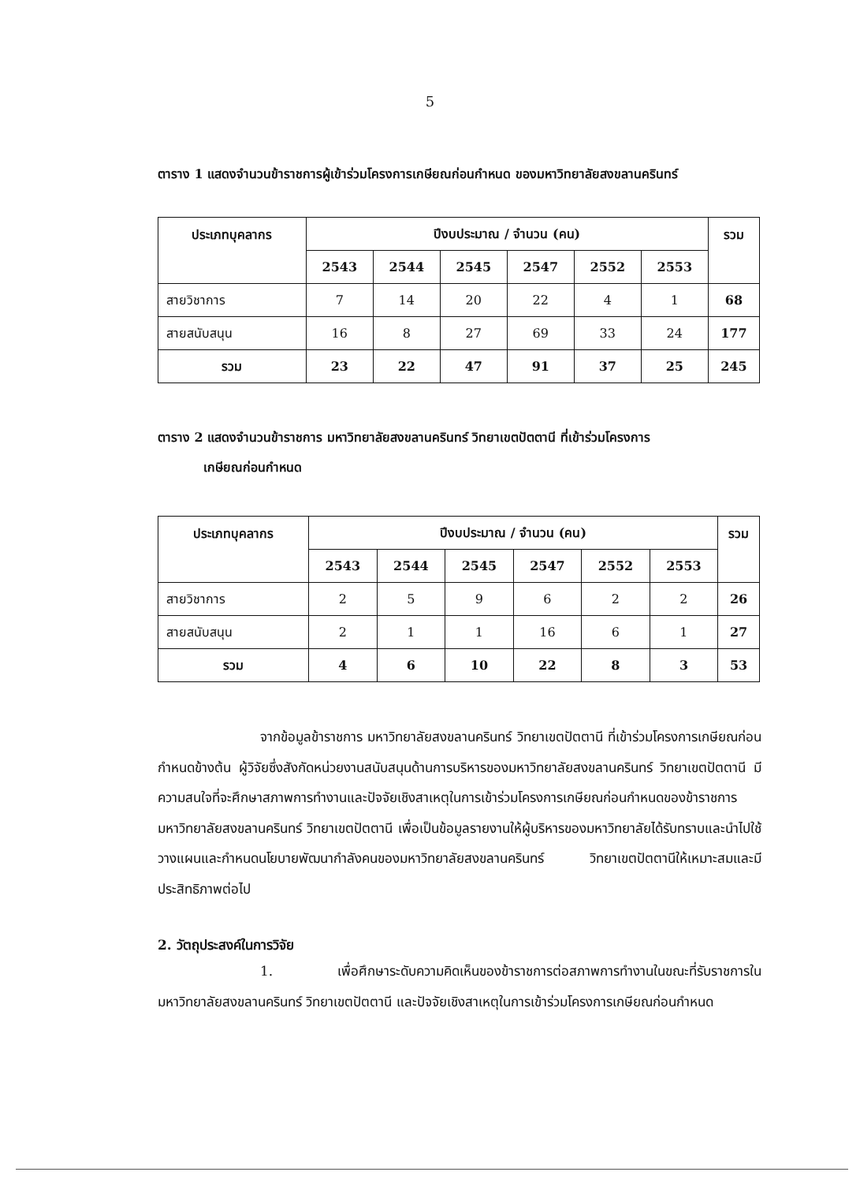5
ตาราง 1 แสดงจำนวนข้าราชการผู้เข้าร่วมโครงการเกษียณก่อนกำหนด ของมหาวิทยาลัยสงขลานครินทร์
| ประเภทบุคลากร | ปีงบประมาณ / จำนวน (คน) | | | | | | รวม |
| --- | --- | --- | --- | --- | --- | --- | --- |
| | 2543 | 2544 | 2545 | 2547 | 2552 | 2553 | |
| สายวิชาการ | 7 | 14 | 20 | 22 | 4 | 1 | 68 |
| สายสนับสนุน | 16 | 8 | 27 | 69 | 33 | 24 | 177 |
| รวม | 23 | 22 | 47 | 91 | 37 | 25 | 245 |
ตาราง 2 แสดงจำนวนข้าราชการ มหาวิทยาลัยสงขลานครินทร์ วิทยาเขตปัตตานี ที่เข้าร่วมโครงการ
เกษียณก่อนกำหนด
| ประเภทบุคลากร | ปีงบประมาณ / จำนวน (คน) | | | | | | รวม |
| --- | --- | --- | --- | --- | --- | --- | --- |
| | 2543 | 2544 | 2545 | 2547 | 2552 | 2553 | |
| สายวิชาการ | 2 | 5 | 9 | 6 | 2 | 2 | 26 |
| สายสนับสนุน | 2 | 1 | 1 | 16 | 6 | 1 | 27 |
| รวม | 4 | 6 | 10 | 22 | 8 | 3 | 53 |
จากข้อมูลข้าราชการ มหาวิทยาลัยสงขลานครินทร์ วิทยาเขตปัตตานี ที่เข้าร่วมโครงการเกษียณก่อนกำหนดข้างต้น ผู้วิจัยซึ่งสังกัดหน่วยงานสนับสนุนด้านการบริหารของมหาวิทยาลัยสงขลานครินทร์ วิทยาเขตปัตตานี มีความสนใจที่จะศึกษาสภาพการทำงานและปัจจัยเชิงสาเหตุในการเข้าร่วมโครงการเกษียณก่อนกำหนดของข้าราชการ มหาวิทยาลัยสงขลานครินทร์ วิทยาเขตปัตตานี เพื่อเป็นข้อมูลรายงานให้ผู้บริหารของมหาวิทยาลัยได้รับทราบและนำไปใช้วางแผนและกำหนดนโยบายพัฒนากำลังคนของมหาวิทยาลัยสงขลานครินทร์ วิทยาเขตปัตตานีให้เหมาะสมและมีประสิทธิภาพต่อไป
2. วัตถุประสงค์ในการวิจัย
1. เพื่อศึกษาระดับความคิดเห็นของข้าราชการต่อสภาพการทำงานในขณะที่รับราชการใน มหาวิทยาลัยสงขลานครินทร์ วิทยาเขตปัตตานี และปัจจัยเชิงสาเหตุในการเข้าร่วมโครงการเกษียณก่อนกำหนด